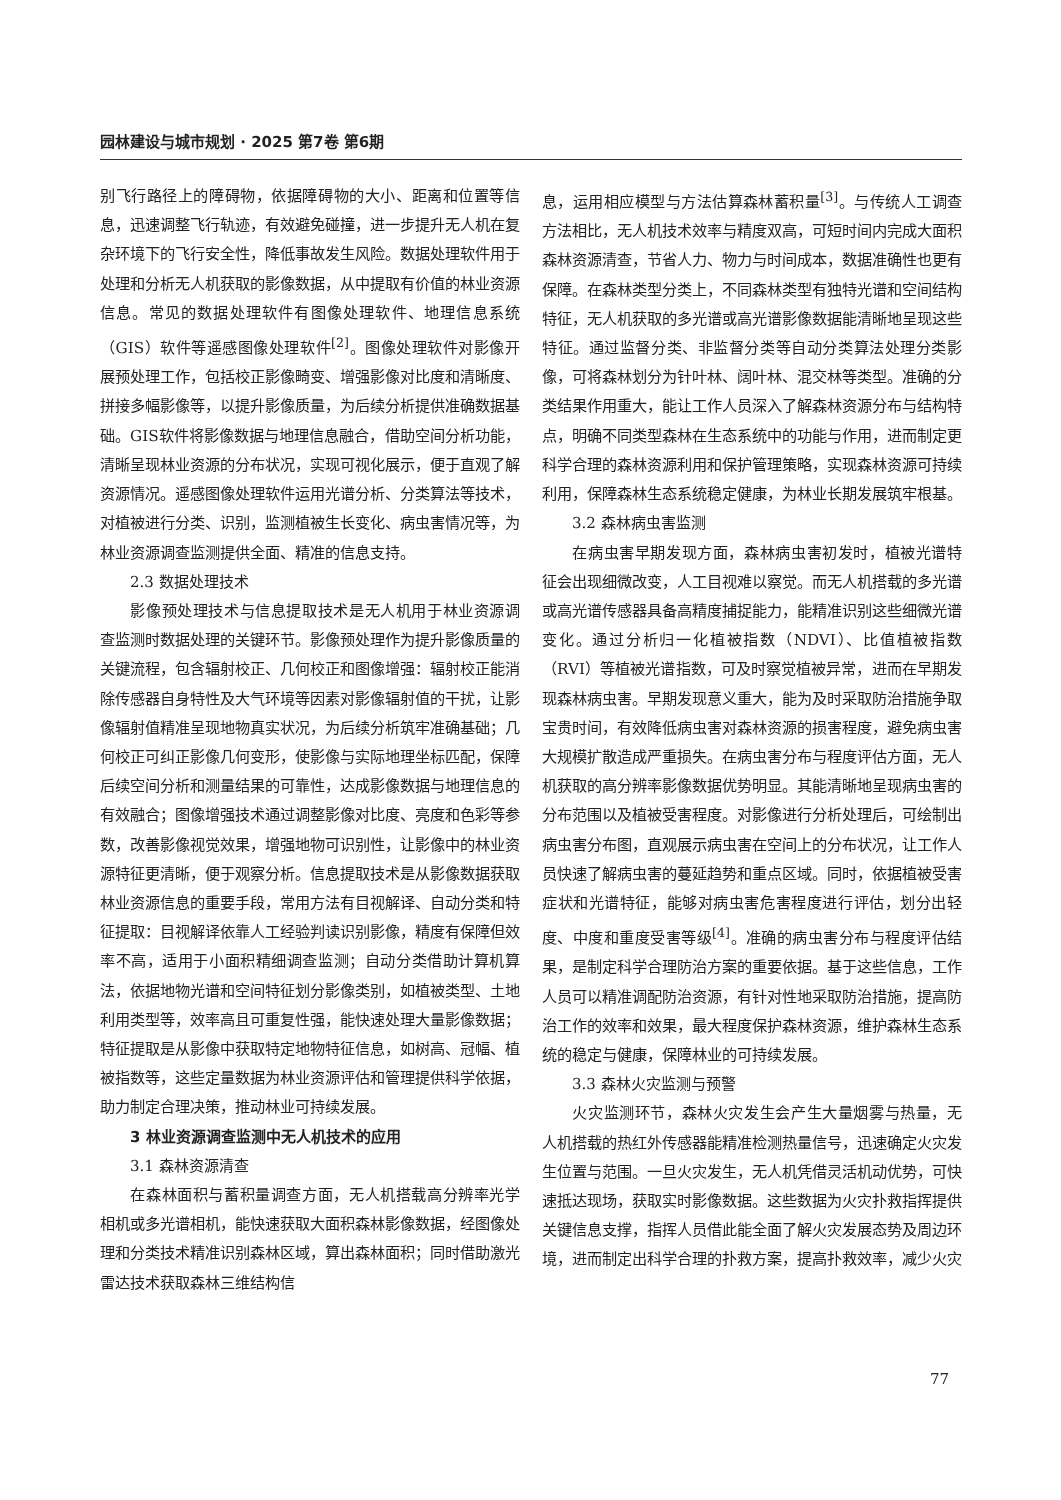园林建设与城市规划 · 2025 第7卷 第6期
别飞行路径上的障碍物，依据障碍物的大小、距离和位置等信息，迅速调整飞行轨迹，有效避免碰撞，进一步提升无人机在复杂环境下的飞行安全性，降低事故发生风险。数据处理软件用于处理和分析无人机获取的影像数据，从中提取有价值的林业资源信息。常见的数据处理软件有图像处理软件、地理信息系统（GIS）软件等遥感图像处理软件<sup>[2]</sup>。图像处理软件对影像开展预处理工作，包括校正影像畸变、增强影像对比度和清晰度、拼接多幅影像等，以提升影像质量，为后续分析提供准确数据基础。GIS软件将影像数据与地理信息融合，借助空间分析功能，清晰呈现林业资源的分布状况，实现可视化展示，便于直观了解资源情况。遥感图像处理软件运用光谱分析、分类算法等技术，对植被进行分类、识别，监测植被生长变化、病虫害情况等，为林业资源调查监测提供全面、精准的信息支持。
2.3 数据处理技术
影像预处理技术与信息提取技术是无人机用于林业资源调查监测时数据处理的关键环节。影像预处理作为提升影像质量的关键流程，包含辐射校正、几何校正和图像增强：辐射校正能消除传感器自身特性及大气环境等因素对影像辐射值的干扰，让影像辐射值精准呈现地物真实状况，为后续分析筑牢准确基础；几何校正可纠正影像几何变形，使影像与实际地理坐标匹配，保障后续空间分析和测量结果的可靠性，达成影像数据与地理信息的有效融合；图像增强技术通过调整影像对比度、亮度和色彩等参数，改善影像视觉效果，增强地物可识别性，让影像中的林业资源特征更清晰，便于观察分析。信息提取技术是从影像数据获取林业资源信息的重要手段，常用方法有目视解译、自动分类和特征提取：目视解译依靠人工经验判读识别影像，精度有保障但效率不高，适用于小面积精细调查监测；自动分类借助计算机算法，依据地物光谱和空间特征划分影像类别，如植被类型、土地利用类型等，效率高且可重复性强，能快速处理大量影像数据；特征提取是从影像中获取特定地物特征信息，如树高、冠幅、植被指数等，这些定量数据为林业资源评估和管理提供科学依据，助力制定合理决策，推动林业可持续发展。
3 林业资源调查监测中无人机技术的应用
3.1 森林资源清查
在森林面积与蓄积量调查方面，无人机搭载高分辨率光学相机或多光谱相机，能快速获取大面积森林影像数据，经图像处理和分类技术精准识别森林区域，算出森林面积；同时借助激光雷达技术获取森林三维结构信
息，运用相应模型与方法估算森林蓄积量<sup>[3]</sup>。与传统人工调查方法相比，无人机技术效率与精度双高，可短时间内完成大面积森林资源清查，节省人力、物力与时间成本，数据准确性也更有保障。在森林类型分类上，不同森林类型有独特光谱和空间结构特征，无人机获取的多光谱或高光谱影像数据能清晰地呈现这些特征。通过监督分类、非监督分类等自动分类算法处理分类影像，可将森林划分为针叶林、阔叶林、混交林等类型。准确的分类结果作用重大，能让工作人员深入了解森林资源分布与结构特点，明确不同类型森林在生态系统中的功能与作用，进而制定更科学合理的森林资源利用和保护管理策略，实现森林资源可持续利用，保障森林生态系统稳定健康，为林业长期发展筑牢根基。
3.2 森林病虫害监测
在病虫害早期发现方面，森林病虫害初发时，植被光谱特征会出现细微改变，人工目视难以察觉。而无人机搭载的多光谱或高光谱传感器具备高精度捕捉能力，能精准识别这些细微光谱变化。通过分析归一化植被指数（NDVI）、比值植被指数（RVI）等植被光谱指数，可及时察觉植被异常，进而在早期发现森林病虫害。早期发现意义重大，能为及时采取防治措施争取宝贵时间，有效降低病虫害对森林资源的损害程度，避免病虫害大规模扩散造成严重损失。在病虫害分布与程度评估方面，无人机获取的高分辨率影像数据优势明显。其能清晰地呈现病虫害的分布范围以及植被受害程度。对影像进行分析处理后，可绘制出病虫害分布图，直观展示病虫害在空间上的分布状况，让工作人员快速了解病虫害的蔓延趋势和重点区域。同时，依据植被受害症状和光谱特征，能够对病虫害危害程度进行评估，划分出轻度、中度和重度受害等级<sup>[4]</sup>。准确的病虫害分布与程度评估结果，是制定科学合理防治方案的重要依据。基于这些信息，工作人员可以精准调配防治资源，有针对性地采取防治措施，提高防治工作的效率和效果，最大程度保护森林资源，维护森林生态系统的稳定与健康，保障林业的可持续发展。
3.3 森林火灾监测与预警
火灾监测环节，森林火灾发生会产生大量烟雾与热量，无人机搭载的热红外传感器能精准检测热量信号，迅速确定火灾发生位置与范围。一旦火灾发生，无人机凭借灵活机动优势，可快速抵达现场，获取实时影像数据。这些数据为火灾扑救指挥提供关键信息支撑，指挥人员借此能全面了解火灾发展态势及周边环境，进而制定出科学合理的扑救方案，提高扑救效率，减少火灾
77